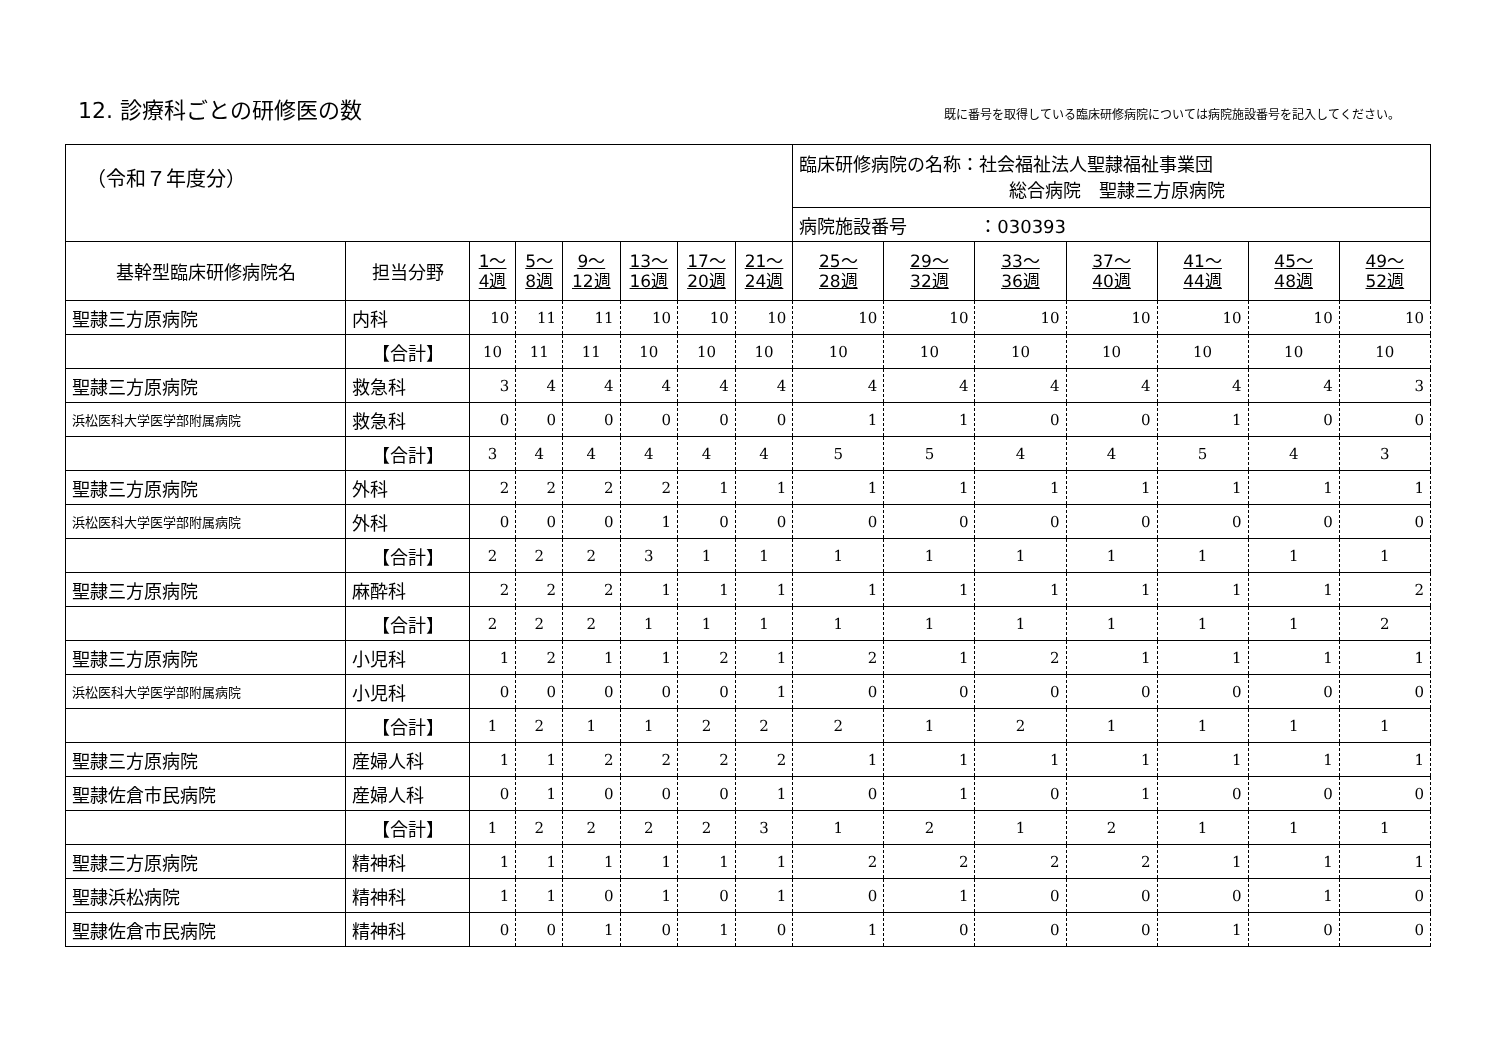12. 診療科ごとの研修医の数
既に番号を取得している臨床研修病院については病院施設番号を記入してください。
| （令和７年度分） | | | | | | | | 臨床研修病院の名称：社会福祉法人聖隷福祉事業団 総合病院 聖隷三方原病院 | | | | | | |
| | | | | | | | | 病院施設番号 ：030393 | | | | | | |
| 基幹型臨床研修病院名 | 担当分野 | 1～ 4週 | 5～ 8週 | 9～ 12週 | 13～ 16週 | 17～ 20週 | 21～ 24週 | 25～ 28週 | 29～ 32週 | 33～ 36週 | 37～ 40週 | 41～ 44週 | 45～ 48週 | 49～ 52週 |
| 聖隷三方原病院 | 内科 | 10 | 11 | 11 | 10 | 10 | 10 | 10 | 10 | 10 | 10 | 10 | 10 | 10 |
| | 【合計】 | 10 | 11 | 11 | 10 | 10 | 10 | 10 | 10 | 10 | 10 | 10 | 10 | 10 |
| 聖隷三方原病院 | 救急科 | 3 | 4 | 4 | 4 | 4 | 4 | 4 | 4 | 4 | 4 | 4 | 4 | 3 |
| 浜松医科大学医学部附属病院 | 救急科 | 0 | 0 | 0 | 0 | 0 | 0 | 1 | 1 | 0 | 0 | 1 | 0 | 0 |
| | 【合計】 | 3 | 4 | 4 | 4 | 4 | 4 | 5 | 5 | 4 | 4 | 5 | 4 | 3 |
| 聖隷三方原病院 | 外科 | 2 | 2 | 2 | 2 | 1 | 1 | 1 | 1 | 1 | 1 | 1 | 1 | 1 |
| 浜松医科大学医学部附属病院 | 外科 | 0 | 0 | 0 | 1 | 0 | 0 | 0 | 0 | 0 | 0 | 0 | 0 | 0 |
| | 【合計】 | 2 | 2 | 2 | 3 | 1 | 1 | 1 | 1 | 1 | 1 | 1 | 1 | 1 |
| 聖隷三方原病院 | 麻酔科 | 2 | 2 | 2 | 1 | 1 | 1 | 1 | 1 | 1 | 1 | 1 | 1 | 2 |
| | 【合計】 | 2 | 2 | 2 | 1 | 1 | 1 | 1 | 1 | 1 | 1 | 1 | 1 | 2 |
| 聖隷三方原病院 | 小児科 | 1 | 2 | 1 | 1 | 2 | 1 | 2 | 1 | 2 | 1 | 1 | 1 | 1 |
| 浜松医科大学医学部附属病院 | 小児科 | 0 | 0 | 0 | 0 | 0 | 1 | 0 | 0 | 0 | 0 | 0 | 0 | 0 |
| | 【合計】 | 1 | 2 | 1 | 1 | 2 | 2 | 2 | 1 | 2 | 1 | 1 | 1 | 1 |
| 聖隷三方原病院 | 産婦人科 | 1 | 1 | 2 | 2 | 2 | 2 | 1 | 1 | 1 | 1 | 1 | 1 | 1 |
| 聖隷佐倉市民病院 | 産婦人科 | 0 | 1 | 0 | 0 | 0 | 1 | 0 | 1 | 0 | 1 | 0 | 0 | 0 |
| | 【合計】 | 1 | 2 | 2 | 2 | 2 | 3 | 1 | 2 | 1 | 2 | 1 | 1 | 1 |
| 聖隷三方原病院 | 精神科 | 1 | 1 | 1 | 1 | 1 | 1 | 2 | 2 | 2 | 2 | 1 | 1 | 1 |
| 聖隷浜松病院 | 精神科 | 1 | 1 | 0 | 1 | 0 | 1 | 0 | 1 | 0 | 0 | 0 | 1 | 0 |
| 聖隷佐倉市民病院 | 精神科 | 0 | 0 | 1 | 0 | 1 | 0 | 1 | 0 | 0 | 0 | 1 | 0 | 0 |